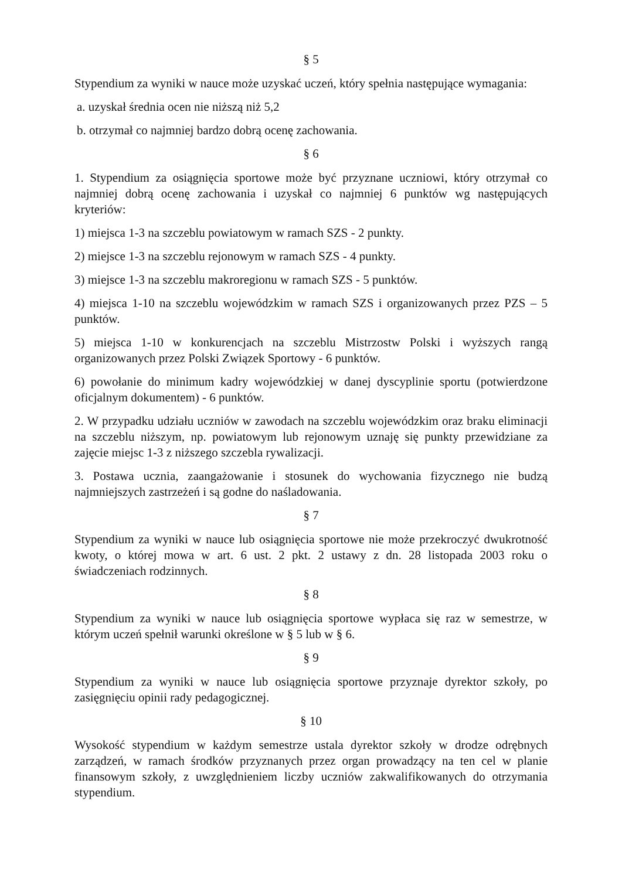§ 5
Stypendium za wyniki w nauce może uzyskać uczeń, który spełnia następujące wymagania:
a. uzyskał średnia ocen nie niższą niż 5,2
b. otrzymał co najmniej bardzo dobrą ocenę zachowania.
§ 6
1. Stypendium za osiągnięcia sportowe może być przyznane uczniowi, który otrzymał co najmniej dobrą ocenę zachowania i uzyskał co najmniej 6 punktów wg następujących kryteriów:
1) miejsca 1-3 na szczeblu powiatowym w ramach SZS - 2 punkty.
2) miejsce 1-3 na szczeblu rejonowym w ramach SZS - 4 punkty.
3) miejsce 1-3 na szczeblu makroregionu w ramach SZS - 5 punktów.
4) miejsca 1-10 na szczeblu wojewódzkim w ramach SZS i organizowanych przez PZS – 5 punktów.
5) miejsca 1-10 w konkurencjach na szczeblu Mistrzostw Polski i wyższych rangą organizowanych przez Polski Związek Sportowy - 6 punktów.
6) powołanie do minimum kadry wojewódzkiej w danej dyscyplinie sportu (potwierdzone oficjalnym dokumentem) - 6 punktów.
2. W przypadku udziału uczniów w zawodach na szczeblu wojewódzkim oraz braku eliminacji na szczeblu niższym, np. powiatowym lub rejonowym uznaję się punkty przewidziane za zajęcie miejsc 1-3 z niższego szczebla rywalizacji.
3. Postawa ucznia, zaangażowanie i stosunek do wychowania fizycznego nie budzą najmniejszych zastrzeżeń i są godne do naśladowania.
§ 7
Stypendium za wyniki w nauce lub osiągnięcia sportowe nie może przekroczyć dwukrotność kwoty, o której mowa w art. 6 ust. 2 pkt. 2 ustawy z dn. 28 listopada 2003 roku o świadczeniach rodzinnych.
§ 8
Stypendium za wyniki w nauce lub osiągnięcia sportowe wypłaca się raz w semestrze, w którym uczeń spełnił warunki określone w § 5 lub w § 6.
§ 9
Stypendium za wyniki w nauce lub osiągnięcia sportowe przyznaje dyrektor szkoły, po zasięgnięciu opinii rady pedagogicznej.
§ 10
Wysokość stypendium w każdym semestrze ustala dyrektor szkoły w drodze odrębnych zarządzeń, w ramach środków przyznanych przez organ prowadzący na ten cel w planie finansowym szkoły, z uwzględnieniem liczby uczniów zakwalifikowanych do otrzymania stypendium.